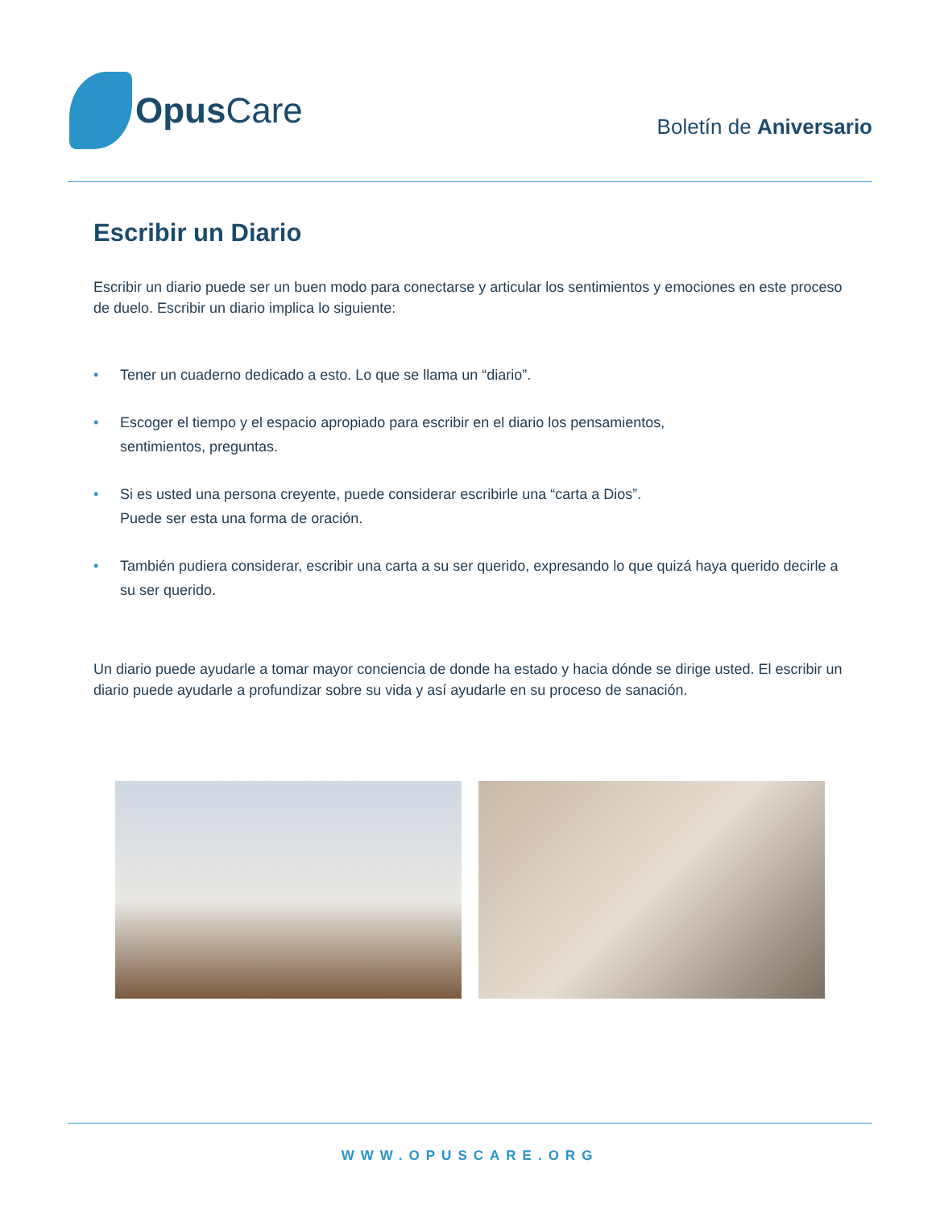Opus Care
Boletín de Aniversario
Escribir un Diario
Escribir un diario puede ser un buen modo para conectarse y articular los sentimientos y emociones en este proceso de duelo. Escribir un diario implica lo siguiente:
• Tener un cuaderno dedicado a esto. Lo que se llama un “diario”.
• Escoger el tiempo y el espacio apropiado para escribir en el diario los pensamientos,
sentimientos, preguntas.
• Si es usted una persona creyente, puede considerar escribirle una “carta a Dios”.
Puede ser esta una forma de oración.
• También pudiera considerar, escribir una carta a su ser querido, expresando lo que quizá haya querido decirle a su ser querido.
Un diario puede ayudarle a tomar mayor conciencia de donde ha estado y hacia dónde se dirige usted. El escribir un diario puede ayudarle a profundizar sobre su vida y así ayudarle en su proceso de sanación.
WWW.OPUSCARE.ORG